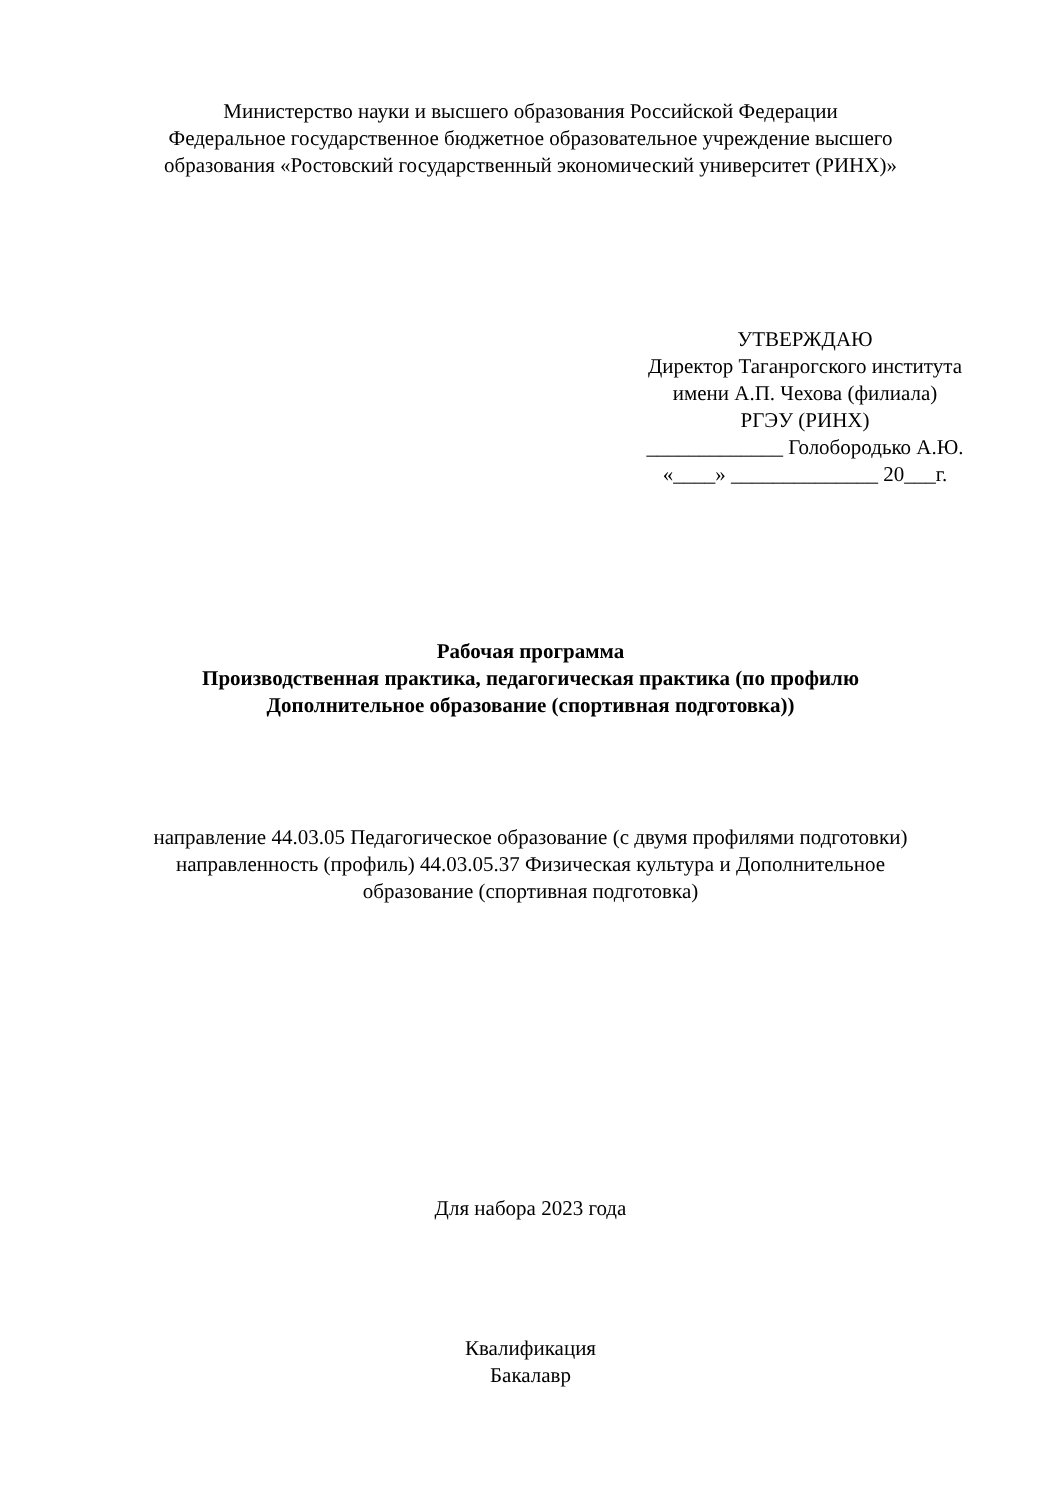Министерство науки и высшего образования Российской Федерации
Федеральное государственное бюджетное образовательное учреждение высшего
образования «Ростовский государственный экономический университет (РИНХ)»
УТВЕРЖДАЮ
Директор Таганрогского института
имени А.П. Чехова (филиала)
РГЭУ (РИНХ)
_____________ Голобородько А.Ю.
«____» ______________ 20___г.
Рабочая программа
Производственная практика, педагогическая практика (по профилю
Дополнительное образование (спортивная подготовка))
направление 44.03.05 Педагогическое образование (с двумя профилями подготовки)
направленность (профиль) 44.03.05.37 Физическая культура и Дополнительное
образование (спортивная подготовка)
Для набора 2023 года
Квалификация
Бакалавр